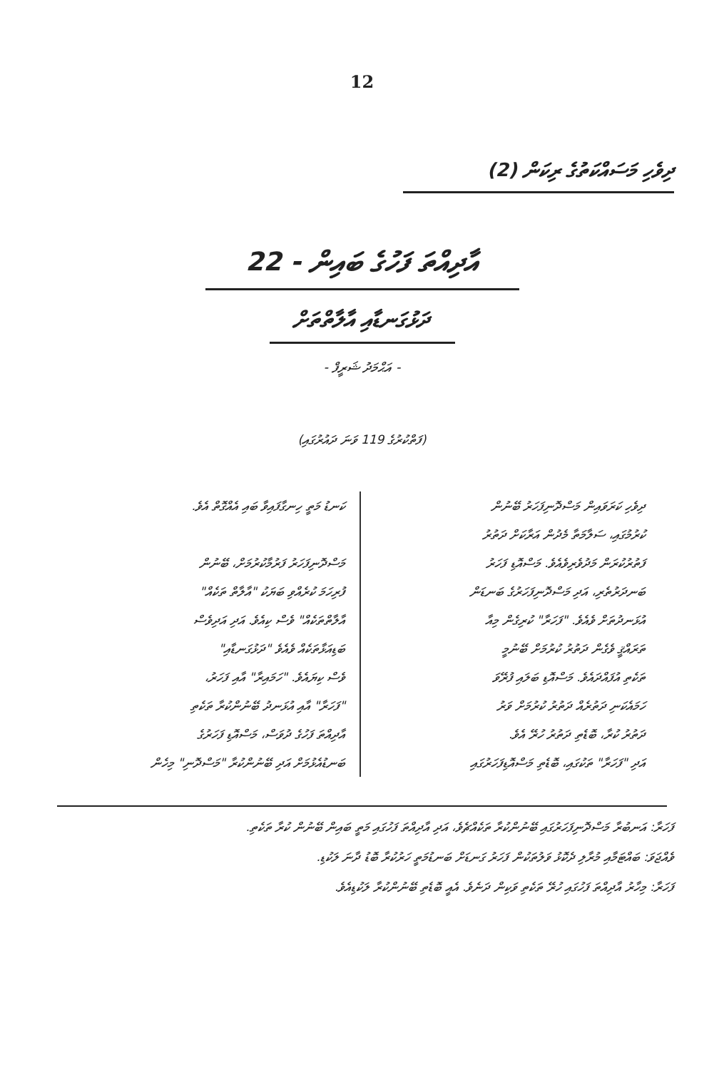12
ދިވެހި މަސައްކަތުގެ ރިކަން (2)
އާދިއްތަ ފަހުގެ ބައިން - 22
ދަޅުގަނޑާއި އާލާތްތަށް
- އަޙްމަދު ޝަރީފް -
(ފަތްކުރުގެ 119 ވަނަ ދައުރުގައި)
ދިވެހި ކަރަވައިން މަސްދޮނިފަހަރު ބޭނުން
ކުރުމުގައި، ސަލާމަތާ މެދުން އަރާކަށް ދަތުރު
ފަތުރުކުރަން މަދުވެރިވެއެވެ. މަސްއޮޑި ފަހަރު
ބަނދަރުތެރި، އަދި މަސްދޮނިފަހަރުގެ ބަނޑަން
އުޅަނދުތަށް ވެއެވެ. "ފަހަރާ" ކުރިގެން މިއާ
ތަރައްޤީ ވެގެން ދަތުރު ކުރުމަށް ބޭނުމީ
ތަކެތި އުފައްދައެވެ. މަސްއޮޑި ބަލައި ފުރޭވަ
ހަމައެކަނި ދަތުރެއް ދަތުރު ކުރުމަށް ވަރު
ދަތުރު ކުރާ، ބޮޑެތި ދަތުރު ހުރޭ އެވެ.
އަދި "ފަހަރާ" ތަކުގައި، ބޮޑެތި މަސްއޮޑިފަހަރުގައި
ކަނޑު މަތީ ހިނގާފައިވާ ބައި އެއްގޮތް އެވެ.
މަސްދޮނިފަހަރު ފަރުމާކުރުމަށް، ބޭނުން
ފުރިހަމަ ކުރެއްވި ބަޔަކު "އާލާތް ތަކެއް"
އާލާތްތަކެއް" ވެސް ކިއެވެ. އަދި އަދިވެސް
ބަޑިއަޅާތަކެއް ވެއެވެ "ދަޅުގަނޑާއި"
ވެސް ކިޔައެވެ. "ހަމައިރާ" އާއި ފަހަރު،
"ފަހަރާ" އާއި އުޅަނދު ބޭނުންކުރާ ތަކެތި
އާދިއްތަ ފަހުގެ ދުވަސް، މަސްއޮޑި ފަހަރުގެ
ބަނޑުއެޅުމަށް އަދި ބޭނުންކުރާ "މަސްދޮނި" މިހެން
ފަހަރާ: އަނބުރާ މަސްދޮނިފަހަރުގައި ބޭނުންކުރާ ތަކެއްޗެވެ، އަދި އާދިއްތަ ފަހުގައި މަތީ ބައިން ބޭނުން ކުރާ ތަކެތި.
ވެއްޖަވަ: ބައްޓަމާއި މުރާލި ދެކޮޅު ވަލުތަކުން ފަހަރު ގަނޑަށް ބަނޑުމަތީ ހަރުކުރާ ބޮޑު ދާނަ ލަކުޑި.
ފަހަރާ: މިހާރު އާދިއްތަ ފަހުގައި ހުރޭ ތަކެތި ވަކިން ދަނެވެ. އެއީ ބޮޑެތި ބޭނުންކުރާ ލަކުޑިއެވެ.